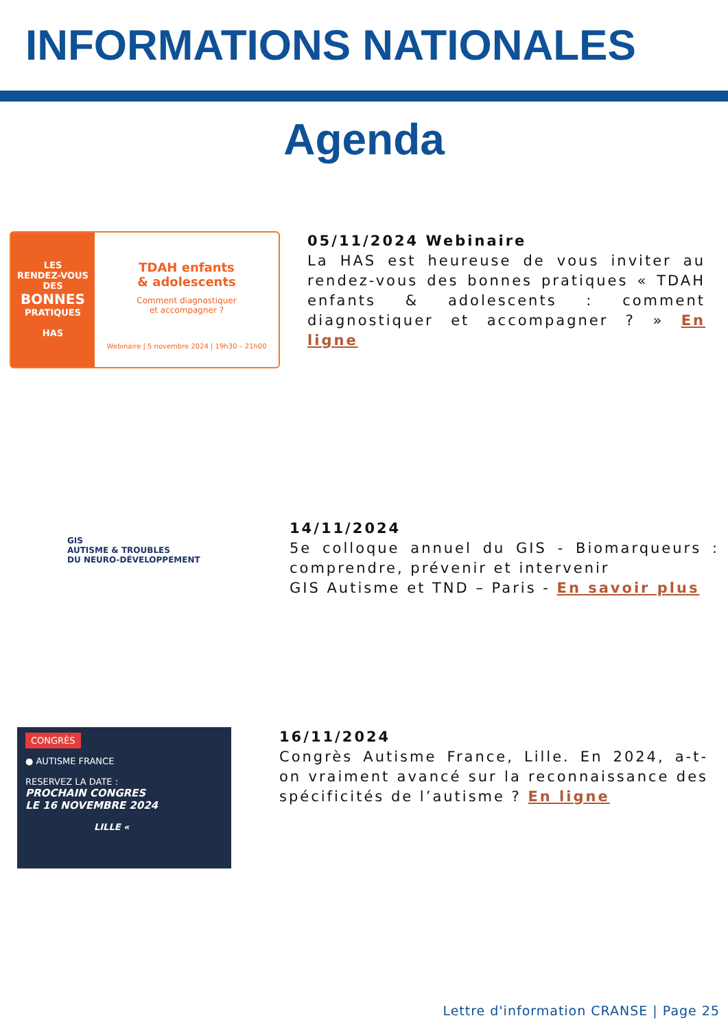INFORMATIONS NATIONALES
Agenda
LES
RENDEZ-VOUS
DES
BONNES
PRATIQUES
HAS
TDAH enfants
& adolescents
Comment diagnostiquer
et accompagner ?
Webinaire | 5 novembre 2024 | 19h30 – 21h00
05/11/2024 Webinaire
La HAS est heureuse de vous inviter au rendez-vous des bonnes pratiques « TDAH enfants & adolescents : comment diagnostiquer et accompagner ? » En ligne
GIS
AUTISME & TROUBLES
DU NEURO-DÉVELOPPEMENT
14/11/2024
5e colloque annuel du GIS - Biomarqueurs : comprendre, prévenir et intervenir
GIS Autisme et TND – Paris - En savoir plus
CONGRÈS
● AUTISME FRANCE
RESERVEZ LA DATE :
PROCHAIN CONGRES
LE 16 NOVEMBRE 2024
LILLE «
16/11/2024
Congrès Autisme France, Lille. En 2024, a-t-on vraiment avancé sur la reconnaissance des spécificités de l’autisme ? En ligne
Lettre d'information CRANSE | Page 25